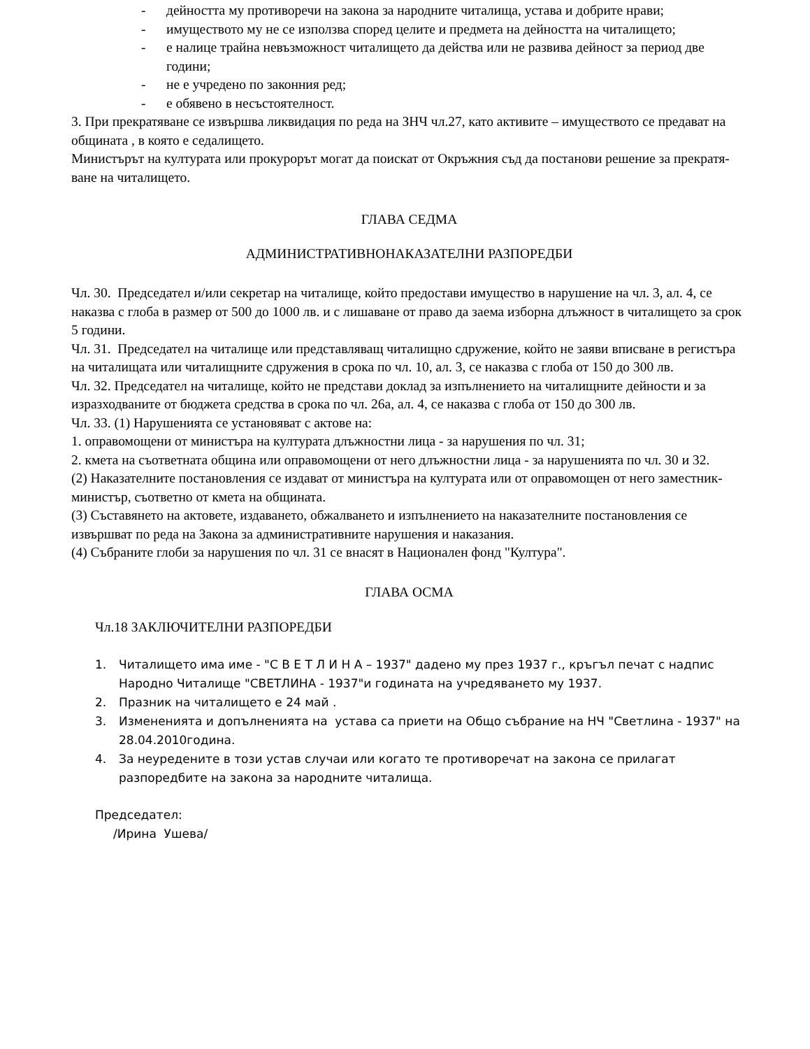- дейността му противоречи на закона за народните читалища, устава и добрите нрави;
- имуществото му не се използва според целите и предмета на дейността на читалището;
- е налице трайна невъзможност читалището да действа или не развива дейност за период две години;
- не е учредено по законния ред;
- е обявено в несъстоятелност.
3. При прекратяване се извършва ликвидация по реда на ЗНЧ чл.27, като активите – имуществото се предават на общината , в която е седалището.
Министърът на културата или прокурорът могат да поискат от Окръжния съд да постанови решение за прекратя-ване на читалището.
ГЛАВА СЕДМА
АДМИНИСТРАТИВНОНАКАЗАТЕЛНИ РАЗПОРЕДБИ
Чл. 30. Председател и/или секретар на читалище, който предостави имущество в нарушение на чл. 3, ал. 4, се наказва с глоба в размер от 500 до 1000 лв. и с лишаване от право да заема изборна длъжност в читалището за срок 5 години.
Чл. 31. Председател на читалище или представляващ читалищно сдружение, който не заяви вписване в регистъра на читалищата или читалищните сдружения в срока по чл. 10, ал. 3, се наказва с глоба от 150 до 300 лв.
Чл. 32. Председател на читалище, който не представи доклад за изпълнението на читалищните дейности и за изразходваните от бюджета средства в срока по чл. 26а, ал. 4, се наказва с глоба от 150 до 300 лв.
Чл. 33. (1) Нарушенията се установяват с актове на:
1. оправомощени от министъра на културата длъжностни лица - за нарушения по чл. 31;
2. кмета на съответната община или оправомощени от него длъжностни лица - за нарушенията по чл. 30 и 32.
(2) Наказателните постановления се издават от министъра на културата или от оправомощен от него заместник-министър, съответно от кмета на общината.
(3) Съставянето на актовете, издаването, обжалването и изпълнението на наказателните постановления се извършват по реда на Закона за административните нарушения и наказания.
(4) Събраните глоби за нарушения по чл. 31 се внасят в Национален фонд "Култура".
ГЛАВА ОСМА
Чл.18 ЗАКЛЮЧИТЕЛНИ РАЗПОРЕДБИ
1. Читалището има име - "С В Е Т Л И Н А – 1937" дадено му през 1937 г., кръгъл печат с надпис Народно Читалище "СВЕТЛИНА - 1937"и годината на учредяването му 1937.
2. Празник на читалището е 24 май .
3. Измененията и допълненията на устава са приети на Общо събрание на НЧ "Светлина - 1937" на 28.04.2010година.
4. За неуредените в този устав случаи или когато те противоречат на закона се прилагат разпоредбите на закона за народните читалища.
Председател:
/Ирина Ушева/